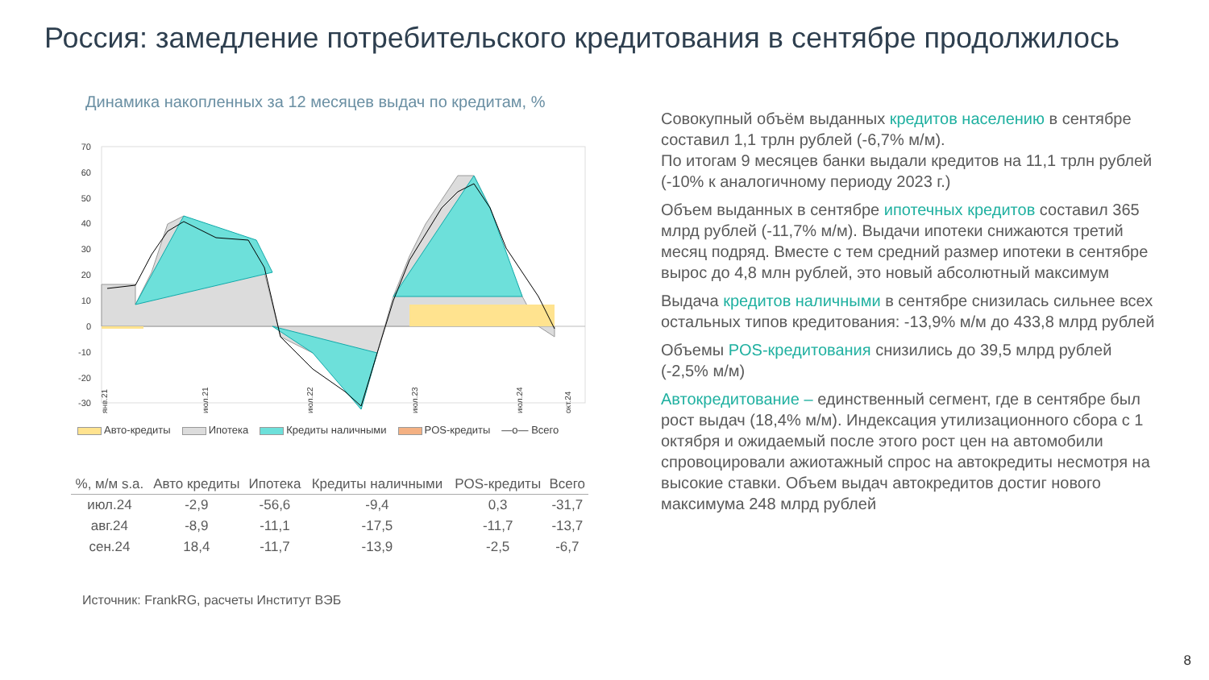Россия: замедление потребительского кредитования в сентябре продолжилось
Динамика накопленных за 12 месяцев выдач по кредитам, %
70
60
50
40
30
20
10
0
-10
-20
-30
янв.21
июл.21
июл.22
июл.23
июл.24
окт.24
Авто-кредиты Ипотека Кредиты наличными POS-кредиты —o— Всего
| %, м/м s.a. | Авто кредиты | Ипотека | Кредиты наличными | POS-кредиты | Всего |
| --- | --- | --- | --- | --- | --- |
| июл.24 | -2,9 | -56,6 | -9,4 | 0,3 | -31,7 |
| авг.24 | -8,9 | -11,1 | -17,5 | -11,7 | -13,7 |
| сен.24 | 18,4 | -11,7 | -13,9 | -2,5 | -6,7 |
Источник: FrankRG, расчеты Институт ВЭБ
Совокупный объём выданных кредитов населению в сентябре составил 1,1 трлн рублей (-6,7% м/м).
По итогам 9 месяцев банки выдали кредитов на 11,1 трлн рублей (-10% к аналогичному периоду 2023 г.)
Объем выданных в сентябре ипотечных кредитов составил 365 млрд рублей (-11,7% м/м). Выдачи ипотеки снижаются третий месяц подряд. Вместе с тем средний размер ипотеки в сентябре вырос до 4,8 млн рублей, это новый абсолютный максимум
Выдача кредитов наличными в сентябре снизилась сильнее всех остальных типов кредитования: -13,9% м/м до 433,8 млрд рублей
Объемы POS-кредитования снизились до 39,5 млрд рублей (-2,5% м/м)
Автокредитование – единственный сегмент, где в сентябре был рост выдач (18,4% м/м). Индексация утилизационного сбора с 1 октября и ожидаемый после этого рост цен на автомобили спровоцировали ажиотажный спрос на автокредиты несмотря на высокие ставки. Объем выдач автокредитов достиг нового максимума 248 млрд рублей
8